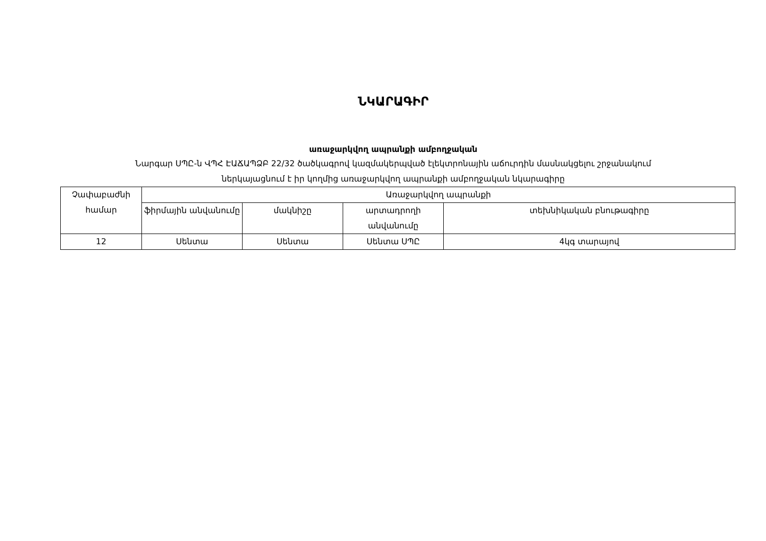ՆԿԱՐԱԳԻՐ
առաջարկվող ապրանքի ամբողջական
Նարգար ՍՊԸ-ն ՎՊՀ ԷԱՃԱՊՁԲ 22/32 ծածկագրով կազմակերպված էլեկտրոնային աճուրդին մասնակցելու շրջանակում
ներկայացնում է իր կողմից առաջարկվող ապրանքի ամբողջական նկարագիրը
| Չափաբաժնի համար | Առաջարկվող ապրանքի | | | |
| --- | --- | --- | --- | --- |
| | ֆիրմային անվանումը | մակնիշը | արտադրողի անվանումը | տեխնիկական բնութագիրը |
| 12 | Սենտա | Սենտա | Սենտա ՍՊԸ | 4կգ տարայով |